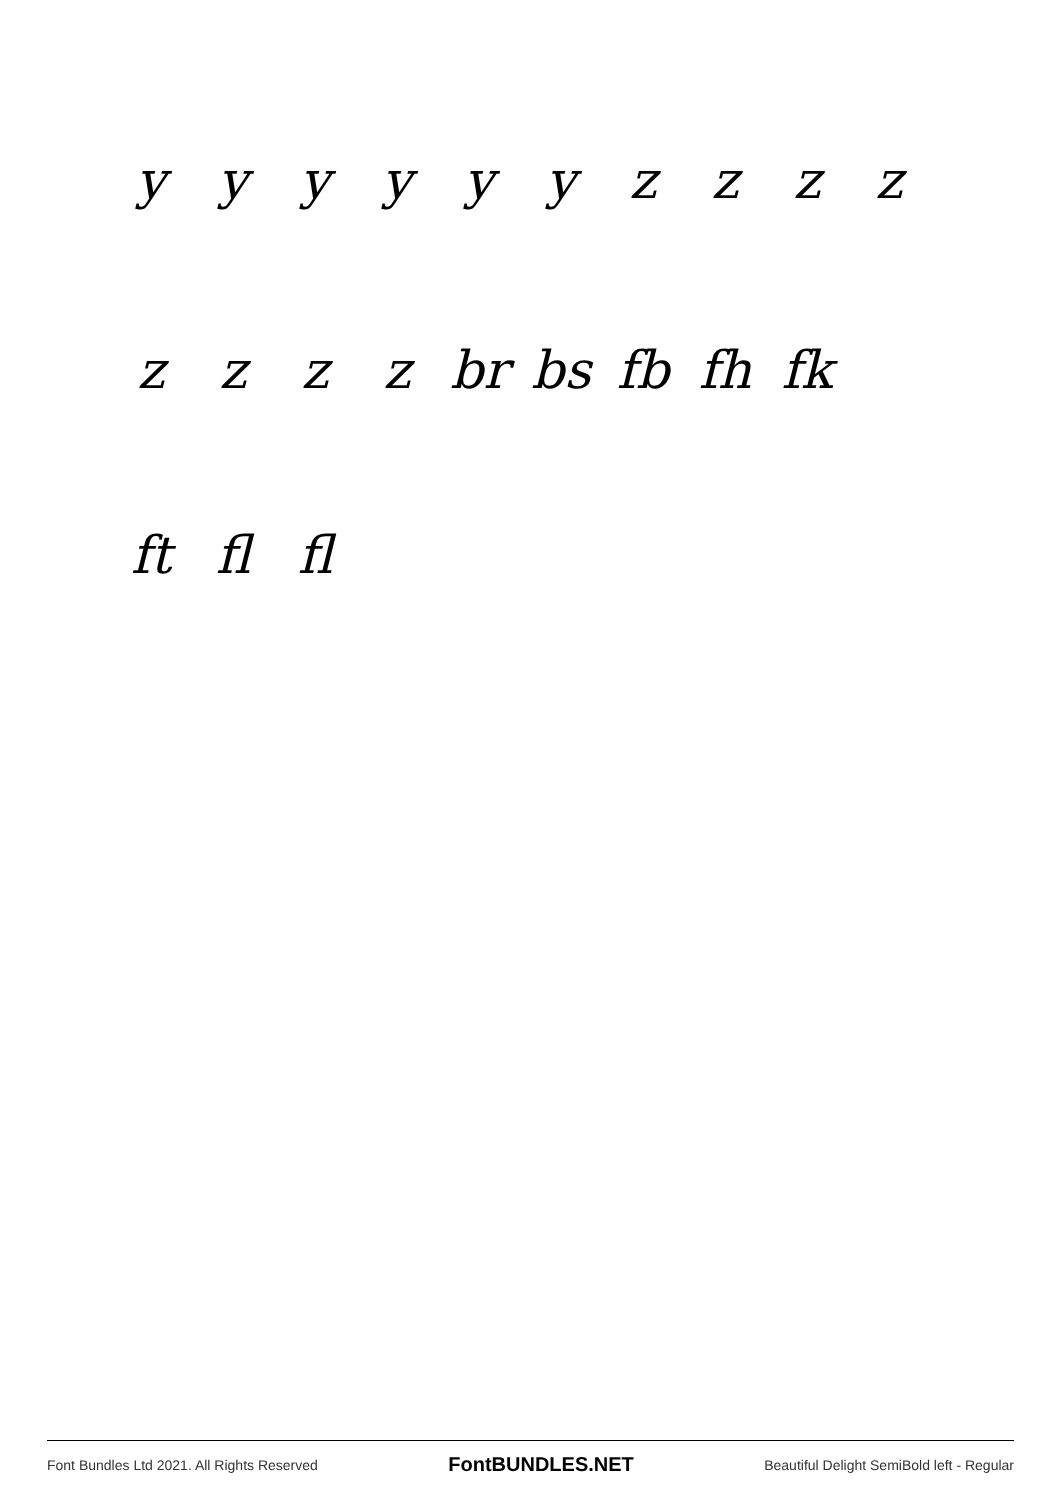yyyyyyzzzz
zzzz br bs fb fh fk
ft fl fl
Font Bundles Ltd 2021. All Rights Reserved FontBUNDLES.NET Beautiful Delight SemiBold left - Regular